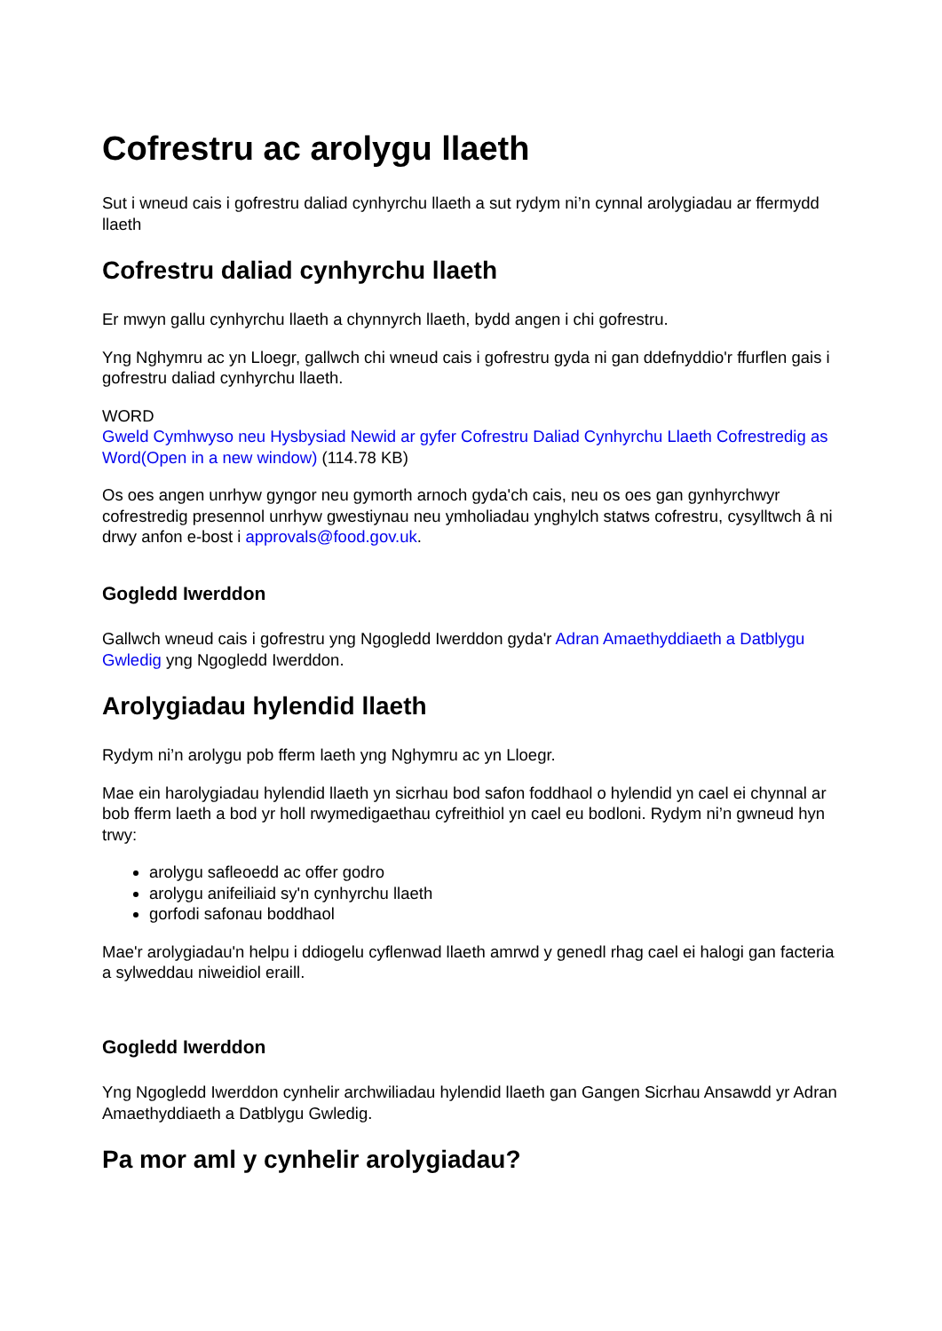Cofrestru ac arolygu llaeth
Sut i wneud cais i gofrestru daliad cynhyrchu llaeth a sut rydym ni’n cynnal arolygiadau ar ffermydd llaeth
Cofrestru daliad cynhyrchu llaeth
Er mwyn gallu cynhyrchu llaeth a chynnyrch llaeth, bydd angen i chi gofrestru.
Yng Nghymru ac yn Lloegr, gallwch chi wneud cais i gofrestru gyda ni gan ddefnyddio'r ffurflen gais i gofrestru daliad cynhyrchu llaeth.
WORD
Gweld Cymhwyso neu Hysbysiad Newid ar gyfer Cofrestru Daliad Cynhyrchu Llaeth Cofrestredig as Word(Open in a new window) (114.78 KB)
Os oes angen unrhyw gyngor neu gymorth arnoch gyda'ch cais, neu os oes gan gynhyrchwyr cofrestredig presennol unrhyw gwestiynau neu ymholiadau ynghylch statws cofrestru, cysylltwch â ni drwy anfon e-bost i approvals@food.gov.uk.
Gogledd Iwerddon
Gallwch wneud cais i gofrestru yng Ngogledd Iwerddon gyda'r Adran Amaethyddiaeth a Datblygu Gwledig yng Ngogledd Iwerddon.
Arolygiadau hylendid llaeth
Rydym ni’n arolygu pob fferm laeth yng Nghymru ac yn Lloegr.
Mae ein harolygiadau hylendid llaeth yn sicrhau bod safon foddhaol o hylendid yn cael ei chynnal ar bob fferm laeth a bod yr holl rwymedigaethau cyfreithiol yn cael eu bodloni. Rydym ni’n gwneud hyn trwy:
arolygu safleoedd ac offer godro
arolygu anifeiliaid sy'n cynhyrchu llaeth
gorfodi safonau boddhaol
Mae'r arolygiadau'n helpu i ddiogelu cyflenwad llaeth amrwd y genedl rhag cael ei halogi gan facteria a sylweddau niweidiol eraill.
Gogledd Iwerddon
Yng Ngogledd Iwerddon cynhelir archwiliadau hylendid llaeth gan Gangen Sicrhau Ansawdd yr Adran Amaethyddiaeth a Datblygu Gwledig.
Pa mor aml y cynhelir arolygiadau?